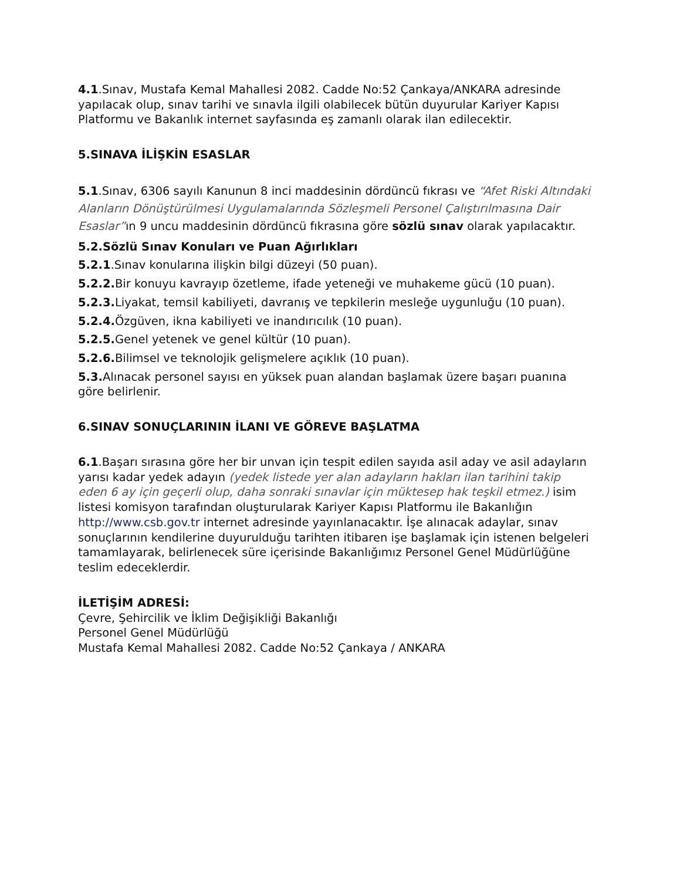4.1.Sınav, Mustafa Kemal Mahallesi 2082. Cadde No:52 Çankaya/ANKARA adresinde yapılacak olup, sınav tarihi ve sınavla ilgili olabilecek bütün duyurular Kariyer Kapısı Platformu ve Bakanlık internet sayfasında eş zamanlı olarak ilan edilecektir.
5.SINAVA İLİŞKİN ESASLAR
5.1.Sınav, 6306 sayılı Kanunun 8 inci maddesinin dördüncü fıkrası ve “Afet Riski Altındaki Alanların Dönüştürülmesi Uygulamalarında Sözleşmeli Personel Çalıştırılmasına Dair Esaslar”ın 9 uncu maddesinin dördüncü fıkrasına göre sözlü sınav olarak yapılacaktır.
5.2.Sözlü Sınav Konuları ve Puan Ağırlıkları
5.2.1.Sınav konularına ilişkin bilgi düzeyi (50 puan).
5.2.2. Bir konuyu kavrayıp özetleme, ifade yeteneği ve muhakeme gücü (10 puan).
5.2.3. Liyakat, temsil kabiliyeti, davranış ve tepkilerin mesleğe uygunluğu (10 puan).
5.2.4. Özgüven, ikna kabiliyeti ve inandırıcılık (10 puan).
5.2.5. Genel yetenek ve genel kültür (10 puan).
5.2.6. Bilimsel ve teknolojik gelişmelere açıklık (10 puan).
5.3. Alınacak personel sayısı en yüksek puan alandan başlamak üzere başarı puanına göre belirlenir.
6.SINAV SONUÇLARININ İLANI VE GÖREVE BAŞLATMA
6.1.Başarı sırasına göre her bir unvan için tespit edilen sayıda asil aday ve asil adayların yarısı kadar yedek adayın (yedek listede yer alan adayların hakları ilan tarihini takip eden 6 ay için geçerli olup, daha sonraki sınavlar için müktesep hak teşkil etmez.) isim listesi komisyon tarafından oluşturularak Kariyer Kapısı Platformu ile Bakanlığın http://www.csb.gov.tr internet adresinde yayınlanacaktır. İşe alınacak adaylar, sınav sonuçlarının kendilerine duyurulduğu tarihten itibaren işe başlamak için istenen belgeleri tamamlayarak, belirlenecek süre içerisinde Bakanlığımız Personel Genel Müdürlüğüne teslim edeceklerdir.
İLETİŞİM ADRESİ:
Çevre, Şehircilik ve İklim Değişikliği Bakanlığı
Personel Genel Müdürlüğü
Mustafa Kemal Mahallesi 2082. Cadde No:52 Çankaya / ANKARA